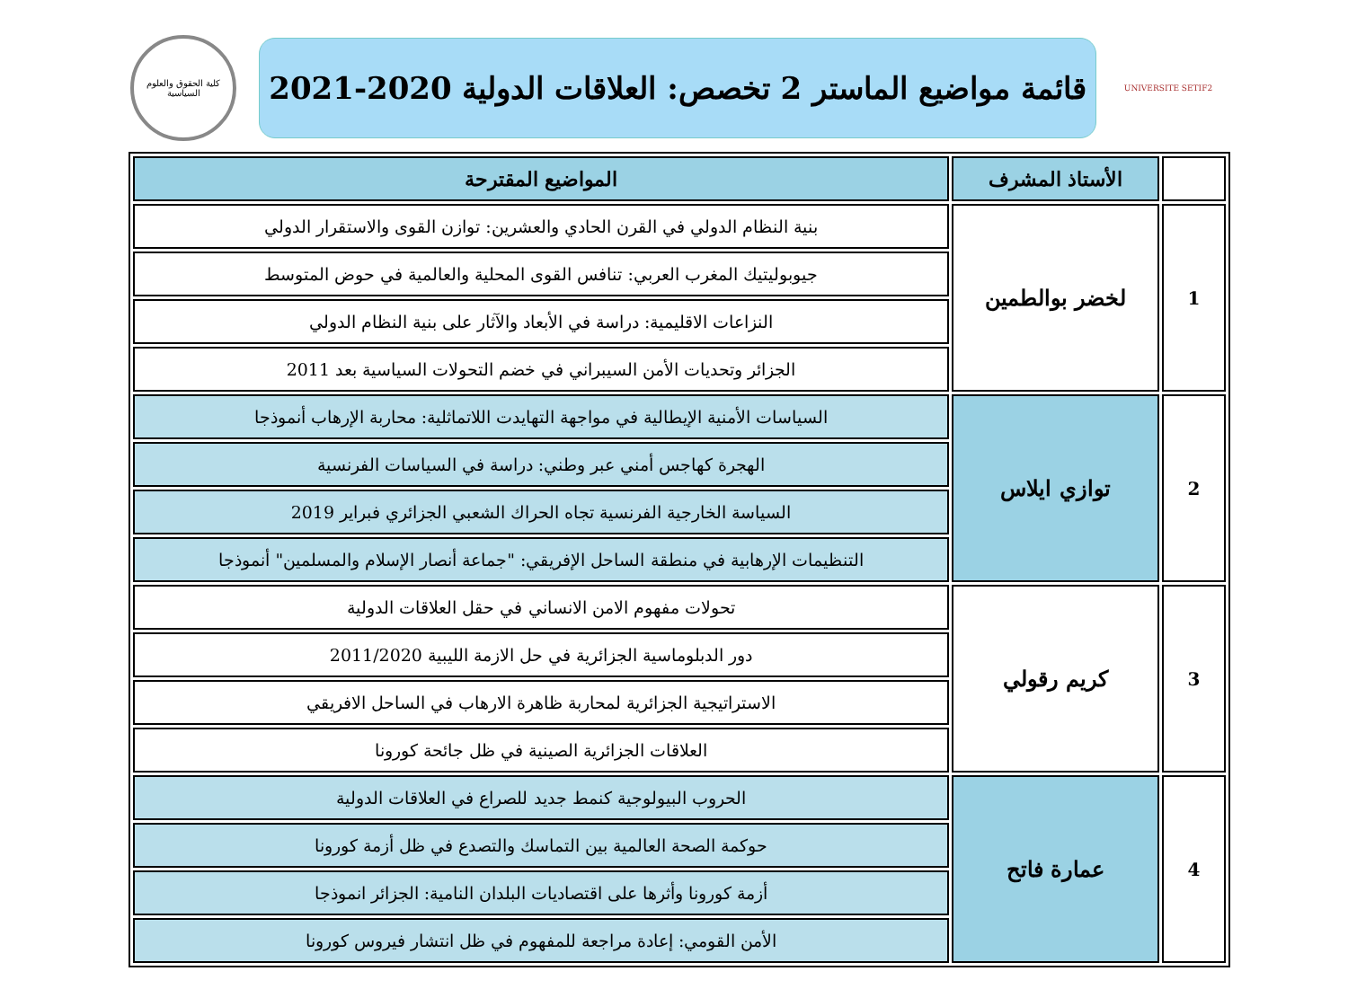UNIVERSITE SETIF2
قائمة مواضيع الماستر 2 تخصص: العلاقات الدولية 2020-2021
كلية الحقوق والعلوم السياسية
| | الأستاذ المشرف | المواضيع المقترحة |
| --- | --- | --- |
| 1 | لخضر بوالطمين | بنية النظام الدولي في القرن الحادي والعشرين: توازن القوى والاستقرار الدولي |
| | | جيوبوليتيك المغرب العربي: تنافس القوى المحلية والعالمية في حوض المتوسط |
| | | النزاعات الاقليمية: دراسة في الأبعاد والآثار على بنية النظام الدولي |
| | | الجزائر وتحديات الأمن السيبراني في خضم التحولات السياسية بعد 2011 |
| 2 | توازي ايلاس | السياسات الأمنية الإيطالية في مواجهة التهايدت اللاتماثلية: محاربة الإرهاب أنموذجا |
| | | الهجرة كهاجس أمني عبر وطني: دراسة في السياسات الفرنسية |
| | | السياسة الخارجية الفرنسية تجاه الحراك الشعبي الجزائري فبراير 2019 |
| | | التنظيمات الإرهابية في منطقة الساحل الإفريقي: "جماعة أنصار الإسلام والمسلمين" أنموذجا |
| 3 | كريم رقولي | تحولات مفهوم الامن الانساني في حقل العلاقات الدولية |
| | | دور الدبلوماسية الجزائرية في حل الازمة الليبية 2011/2020 |
| | | الاستراتيجية الجزائرية لمحاربة ظاهرة الارهاب في الساحل الافريقي |
| | | العلاقات الجزائرية الصينية في ظل جائحة كورونا |
| 4 | عمارة فاتح | الحروب البيولوجية كنمط جديد للصراع في العلاقات الدولية |
| | | حوكمة الصحة العالمية بين التماسك والتصدع في ظل أزمة كورونا |
| | | أزمة كورونا وأثرها على اقتصاديات البلدان النامية: الجزائر انموذجا |
| | | الأمن القومي: إعادة مراجعة للمفهوم في ظل انتشار فيروس كورونا |